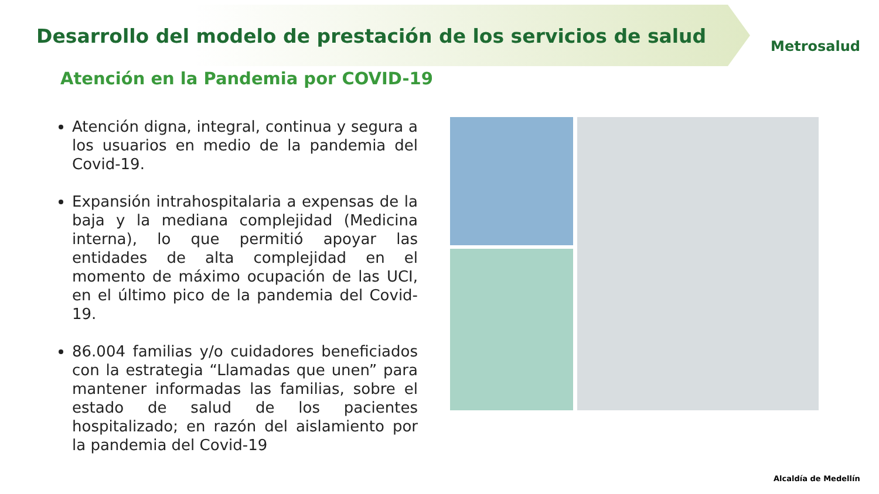Desarrollo del modelo de prestación de los servicios de salud
Metrosalud
Atención en la Pandemia por COVID-19
Atención digna, integral, continua y segura a los usuarios en medio de la pandemia del Covid-19.
Expansión intrahospitalaria a expensas de la baja y la mediana complejidad (Medicina interna), lo que permitió apoyar las entidades de alta complejidad en el momento de máximo ocupación de las UCI, en el último pico de la pandemia del Covid-19.
86.004 familias y/o cuidadores beneficiados con la estrategia “Llamadas que unen” para mantener informadas las familias, sobre el estado de salud de los pacientes hospitalizado; en razón del aislamiento por la pandemia del Covid-19
Alcaldía de Medellín